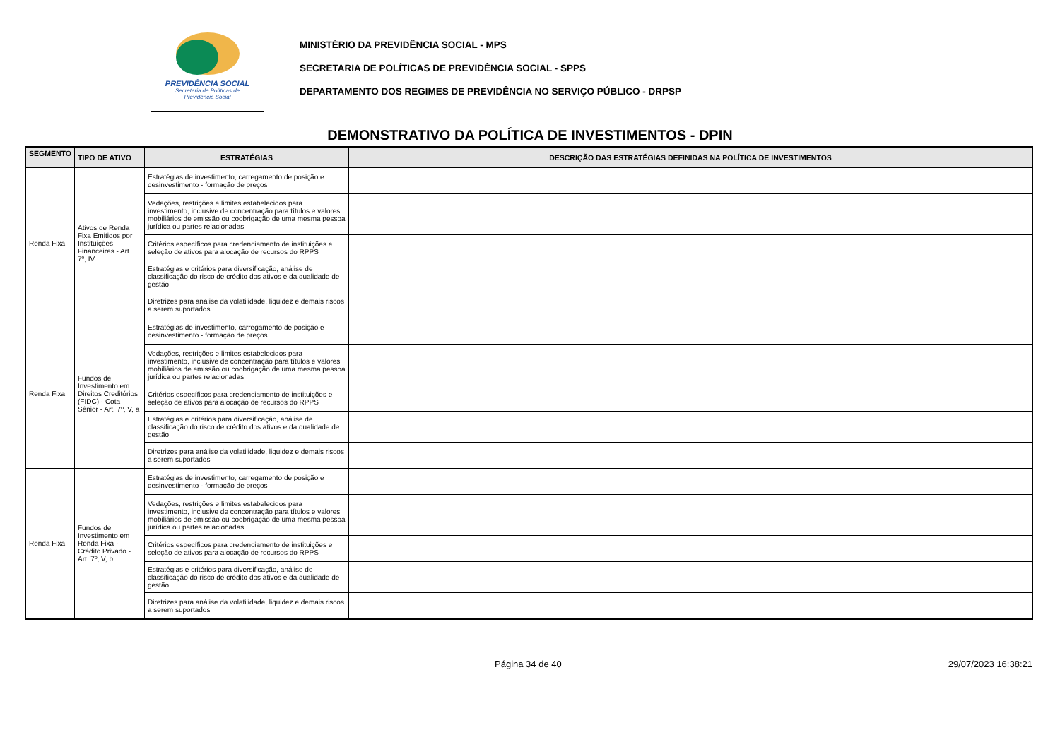PREVIDÊNCIA SOCIAL
Secretaria de Políticas de
Previdência Social
MINISTÉRIO DA PREVIDÊNCIA SOCIAL - MPS
SECRETARIA DE POLÍTICAS DE PREVIDÊNCIA SOCIAL - SPPS
DEPARTAMENTO DOS REGIMES DE PREVIDÊNCIA NO SERVIÇO PÚBLICO - DRPSP
DEMONSTRATIVO DA POLÍTICA DE INVESTIMENTOS - DPIN
| SEGMENTO | TIPO DE ATIVO | ESTRATÉGIAS | DESCRIÇÃO DAS ESTRATÉGIAS DEFINIDAS NA POLÍTICA DE INVESTIMENTOS |
| --- | --- | --- | --- |
| Renda Fixa | Ativos de Renda Fixa Emitidos por Instituições Financeiras - Art. 7º, IV | Estratégias de investimento, carregamento de posição e desinvestimento - formação de preços | |
| | | Vedações, restrições e limites estabelecidos para investimento, inclusive de concentração para títulos e valores mobiliários de emissão ou coobrigação de uma mesma pessoa jurídica ou partes relacionadas | |
| | | Critérios específicos para credenciamento de instituições e seleção de ativos para alocação de recursos do RPPS | |
| | | Estratégias e critérios para diversificação, análise de classificação do risco de crédito dos ativos e da qualidade de gestão | |
| | | Diretrizes para análise da volatilidade, liquidez e demais riscos a serem suportados | |
| Renda Fixa | Fundos de Investimento em Direitos Creditórios (FIDC) - Cota Sênior - Art. 7º, V, a | Estratégias de investimento, carregamento de posição e desinvestimento - formação de preços | |
| | | Vedações, restrições e limites estabelecidos para investimento, inclusive de concentração para títulos e valores mobiliários de emissão ou coobrigação de uma mesma pessoa jurídica ou partes relacionadas | |
| | | Critérios específicos para credenciamento de instituições e seleção de ativos para alocação de recursos do RPPS | |
| | | Estratégias e critérios para diversificação, análise de classificação do risco de crédito dos ativos e da qualidade de gestão | |
| | | Diretrizes para análise da volatilidade, liquidez e demais riscos a serem suportados | |
| Renda Fixa | Fundos de Investimento em Renda Fixa - Crédito Privado - Art. 7º, V, b | Estratégias de investimento, carregamento de posição e desinvestimento - formação de preços | |
| | | Vedações, restrições e limites estabelecidos para investimento, inclusive de concentração para títulos e valores mobiliários de emissão ou coobrigação de uma mesma pessoa jurídica ou partes relacionadas | |
| | | Critérios específicos para credenciamento de instituições e seleção de ativos para alocação de recursos do RPPS | |
| | | Estratégias e critérios para diversificação, análise de classificação do risco de crédito dos ativos e da qualidade de gestão | |
| | | Diretrizes para análise da volatilidade, liquidez e demais riscos a serem suportados | |
Página 34 de 40 29/07/2023 16:38:21